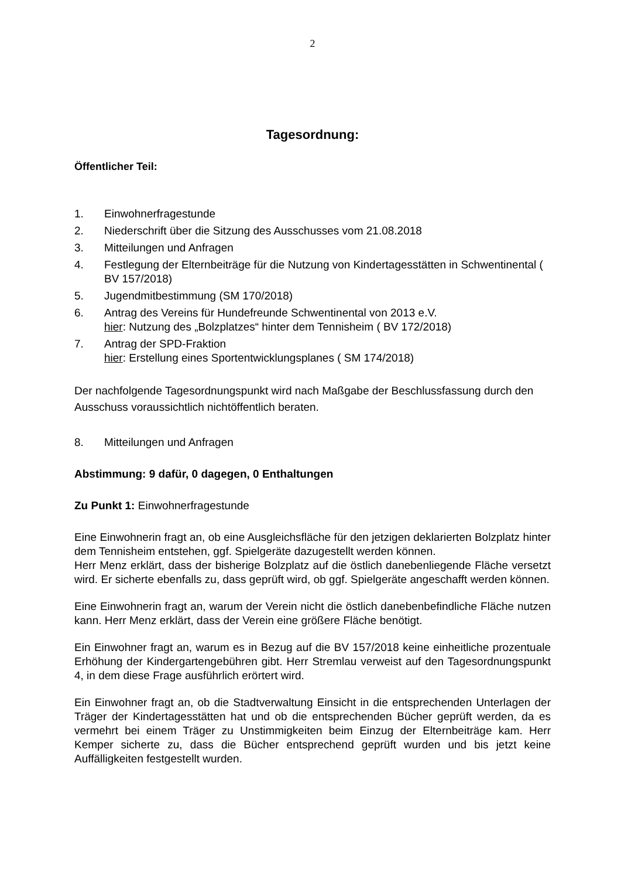2
Tagesordnung:
Öffentlicher Teil:
1. Einwohnerfragestunde
2. Niederschrift über die Sitzung des Ausschusses vom 21.08.2018
3. Mitteilungen und Anfragen
4. Festlegung der Elternbeiträge für die Nutzung von Kindertagesstätten in Schwentinental ( BV 157/2018)
5. Jugendmitbestimmung (SM 170/2018)
6. Antrag des Vereins für Hundefreunde Schwentinental von 2013 e.V.
hier: Nutzung des „Bolzplatzes“ hinter dem Tennisheim ( BV 172/2018)
7. Antrag der SPD-Fraktion
hier: Erstellung eines Sportentwicklungsplanes ( SM 174/2018)
Der nachfolgende Tagesordnungspunkt wird nach Maßgabe der Beschlussfassung durch den Ausschuss voraussichtlich nichtöffentlich beraten.
8. Mitteilungen und Anfragen
Abstimmung: 9 dafür, 0 dagegen, 0 Enthaltungen
Zu Punkt 1: Einwohnerfragestunde
Eine Einwohnerin fragt an, ob eine Ausgleichsfläche für den jetzigen deklarierten Bolzplatz hinter dem Tennisheim entstehen, ggf. Spielgeräte dazugestellt werden können.
Herr Menz erklärt, dass der bisherige Bolzplatz auf die östlich danebenliegende Fläche versetzt wird. Er sicherte ebenfalls zu, dass geprüft wird, ob ggf. Spielgeräte angeschafft werden können.
Eine Einwohnerin fragt an, warum der Verein nicht die östlich danebenbefindliche Fläche nutzen kann. Herr Menz erklärt, dass der Verein eine größere Fläche benötigt.
Ein Einwohner fragt an, warum es in Bezug auf die BV 157/2018 keine einheitliche prozentuale Erhöhung der Kindergartengebühren gibt. Herr Stremlau verweist auf den Tagesordnungspunkt 4, in dem diese Frage ausführlich erörtert wird.
Ein Einwohner fragt an, ob die Stadtverwaltung Einsicht in die entsprechenden Unterlagen der Träger der Kindertagesstätten hat und ob die entsprechenden Bücher geprüft werden, da es vermehrt bei einem Träger zu Unstimmigkeiten beim Einzug der Elternbeiträge kam. Herr Kemper sicherte zu, dass die Bücher entsprechend geprüft wurden und bis jetzt keine Auffälligkeiten festgestellt wurden.